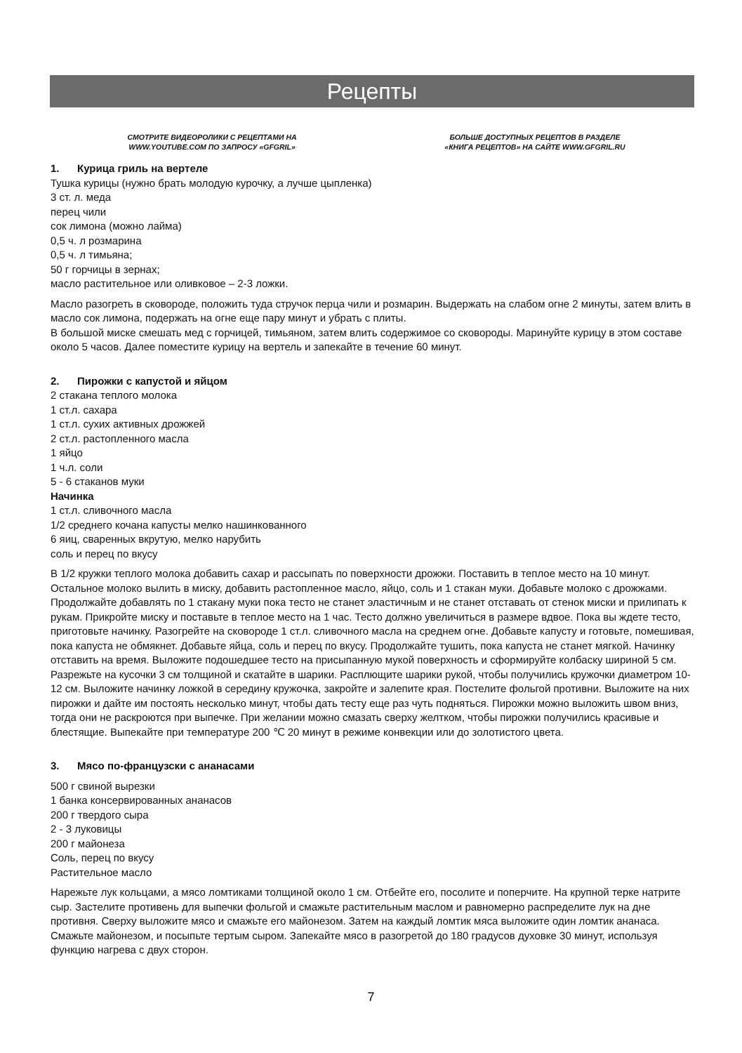Рецепты
СМОТРИТЕ ВИДЕОРОЛИКИ С РЕЦЕПТАМИ НА
WWW.YOUTUBE.COM ПО ЗАПРОСУ «GFGRIL»
БОЛЬШЕ ДОСТУПНЫХ РЕЦЕПТОВ В РАЗДЕЛЕ
«КНИГА РЕЦЕПТОВ» НА САЙТЕ WWW.GFGRIL.RU
1. Курица гриль на вертеле
Тушка курицы (нужно брать молодую курочку, а лучше цыпленка)
3 ст. л. меда
перец чили
сок лимона (можно лайма)
0,5 ч. л розмарина
0,5 ч. л тимьяна;
50 г горчицы в зернах;
масло растительное или оливковое – 2-3 ложки.
Масло разогреть в сковороде, положить туда стручок перца чили и розмарин. Выдержать на слабом огне 2 минуты, затем влить в масло сок лимона, подержать на огне еще пару минут и убрать с плиты.
В большой миске смешать мед с горчицей, тимьяном, затем влить содержимое со сковороды. Маринуйте курицу в этом составе около 5 часов. Далее поместите курицу на вертель и запекайте в течение 60 минут.
2. Пирожки с капустой и яйцом
2 стакана теплого молока
1 ст.л. сахара
1 ст.л. сухих активных дрожжей
2 ст.л. растопленного масла
1 яйцо
1 ч.л. соли
5 - 6 стаканов муки
Начинка
1 ст.л. сливочного масла
1/2 среднего кочана капусты мелко нашинкованного
6 яиц, сваренных вкрутую, мелко нарубить
соль и перец по вкусу
В 1/2 кружки теплого молока добавить сахар и рассыпать по поверхности дрожжи. Поставить в теплое место на 10 минут. Остальное молоко вылить в миску, добавить растопленное масло, яйцо, соль и 1 стакан муки. Добавьте молоко с дрожжами. Продолжайте добавлять по 1 стакану муки пока тесто не станет эластичным и не станет отставать от стенок миски и прилипать к рукам. Прикройте миску и поставьте в теплое место на 1 час. Тесто должно увеличиться в размере вдвое. Пока вы ждете тесто, приготовьте начинку. Разогрейте на сковороде 1 ст.л. сливочного масла на среднем огне. Добавьте капусту и готовьте, помешивая, пока капуста не обмякнет. Добавьте яйца, соль и перец по вкусу. Продолжайте тушить, пока капуста не станет мягкой. Начинку отставить на время. Выложите подошедшее тесто на присыпанную мукой поверхность и сформируйте колбаску шириной 5 см. Разрежьте на кусочки 3 см толщиной и скатайте в шарики. Расплющите шарики рукой, чтобы получились кружочки диаметром 10-12 см. Выложите начинку ложкой в середину кружочка, закройте и залепите края. Постелите фольгой противни. Выложите на них пирожки и дайте им постоять несколько минут, чтобы дать тесту еще раз чуть подняться. Пирожки можно выложить швом вниз, тогда они не раскроются при выпечке. При желании можно смазать сверху желтком, чтобы пирожки получились красивые и блестящие. Выпекайте при температуре 200 ℃ 20 минут в режиме конвекции или до золотистого цвета.
3. Мясо по-французски с ананасами
500 г свиной вырезки
1 банка консервированных ананасов
200 г твердого сыра
2 - 3 луковицы
200 г майонеза
Соль, перец по вкусу
Растительное масло
Нарежьте лук кольцами, а мясо ломтиками толщиной около 1 см. Отбейте его, посолите и поперчите. На крупной терке натрите сыр. Застелите противень для выпечки фольгой и смажьте растительным маслом и равномерно распределите лук на дне противня. Сверху выложите мясо и смажьте его майонезом. Затем на каждый ломтик мяса выложите один ломтик ананаса. Смажьте майонезом, и посыпьте тертым сыром. Запекайте мясо в разогретой до 180 градусов духовке 30 минут, используя функцию нагрева с двух сторон.
7